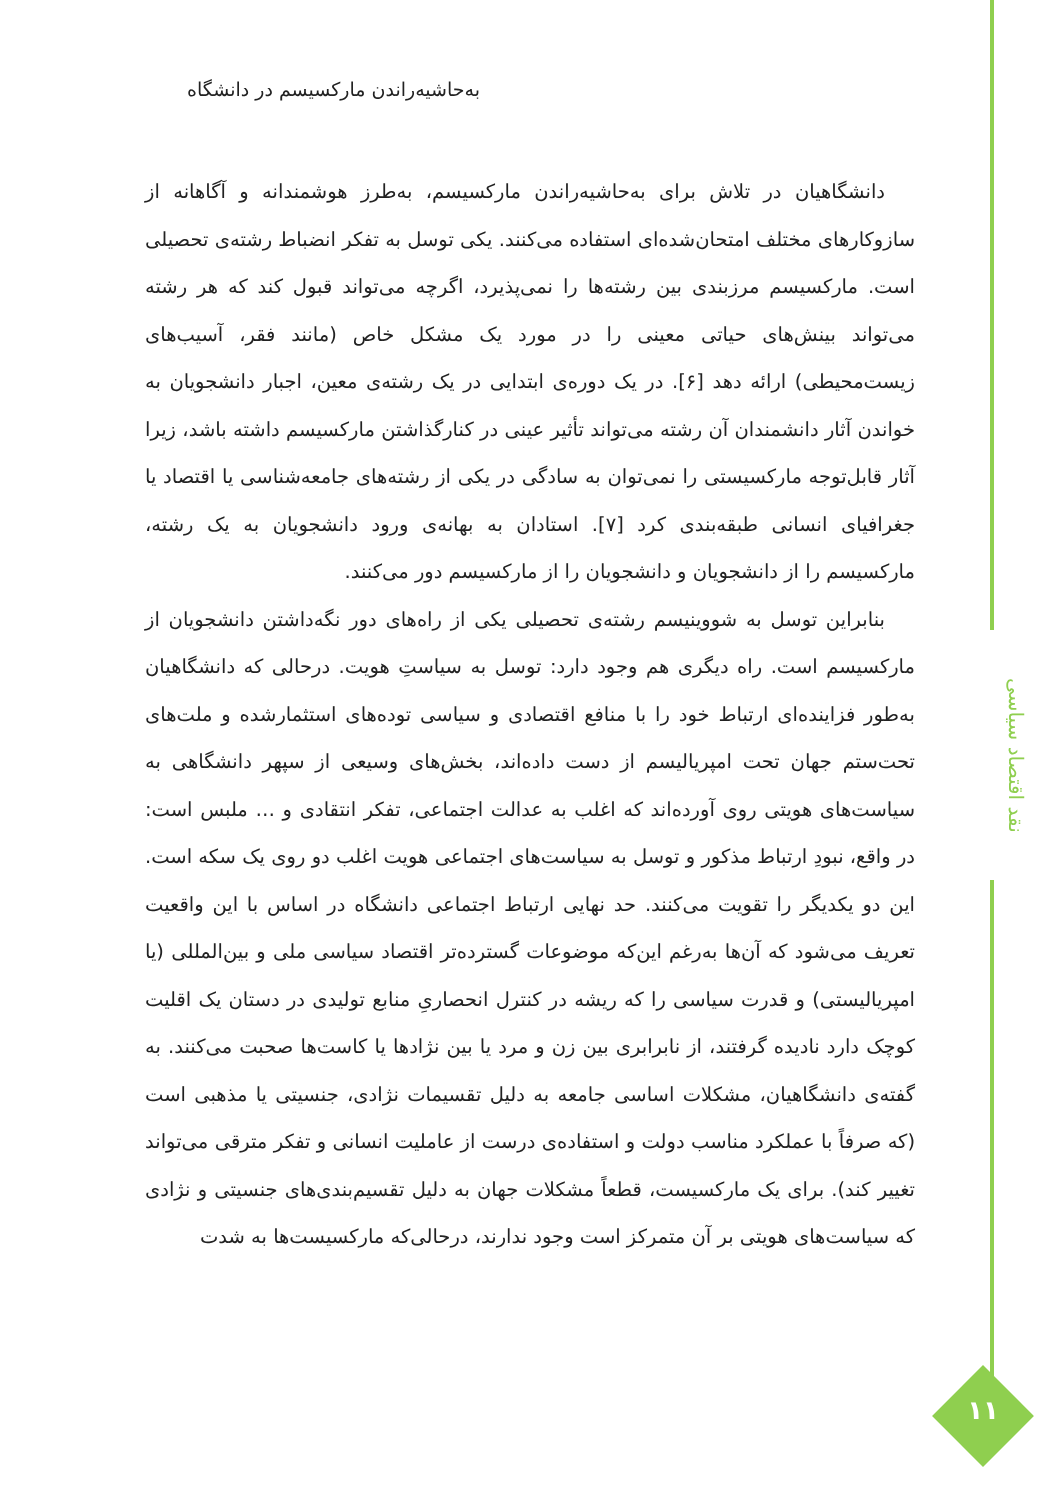نقد اقتصاد سیاسی
۱۱
به‌حاشیه‌راندن مارکسیسم در دانشگاه
دانشگاهیان در تلاش برای به‌حاشیه‌راندن مارکسیسم، به‌طرز هوشمندانه و آگاهانه از سازوکارهای مختلف امتحان‌شده‌ای استفاده می‌کنند. یکی توسل به تفکر انضباط رشته‌ی تحصیلی است. مارکسیسم مرزبندی بین رشته‌ها را نمی‌پذیرد، اگرچه می‌تواند قبول کند که هر رشته می‌تواند بینش‌های حیاتی معینی را در مورد یک مشکل خاص (مانند فقر، آسیب‌های زیست‌محیطی) ارائه دهد [۶]. در یک دوره‌ی ابتدایی در یک رشته‌ی معین، اجبار دانشجویان به خواندن آثار دانشمندان آن رشته می‌تواند تأثیر عینی در کنارگذاشتن مارکسیسم داشته باشد، زیرا آثار قابل‌توجه مارکسیستی را نمی‌توان به سادگی در یکی از رشته‌های جامعه‌شناسی یا اقتصاد یا جغرافیای انسانی طبقه‌بندی کرد [۷]. استادان به بهانه‌ی ورود دانشجویان به یک رشته، مارکسیسم را از دانشجویان و دانشجویان را از مارکسیسم دور می‌کنند.
بنابراین توسل به شووینیسم رشته‌ی تحصیلی یکی از راه‌های دور نگه‌داشتن دانشجویان از مارکسیسم است. راه دیگری هم وجود دارد: توسل به سیاستِ هویت. درحالی که دانشگاهیان به‌طور فزاینده‌ای ارتباط خود را با منافع اقتصادی و سیاسی توده‌های استثمارشده و ملت‌های تحت‌ستم جهان تحت امپریالیسم از دست داده‌اند، بخش‌های وسیعی از سپهر دانشگاهی به سیاست‌های هویتی روی آورده‌اند که اغلب به عدالت اجتماعی، تفکر انتقادی و … ملبس است: در واقع، نبودِ ارتباط مذکور و توسل به سیاست‌های اجتماعی هویت اغلب دو روی یک سکه است. این دو یکدیگر را تقویت می‌کنند. حد نهایی ارتباط اجتماعی دانشگاه در اساس با این واقعیت تعریف می‌شود که آن‌ها به‌رغم این‌که موضوعات گسترده‌تر اقتصاد سیاسی ملی و بین‌المللی (یا امپریالیستی) و قدرت سیاسی را که ریشه در کنترل انحصاریِ منابع تولیدی در دستان یک اقلیت کوچک دارد نادیده گرفتند، از نابرابری بین زن و مرد یا بین نژادها یا کاست‌ها صحبت می‌کنند. به گفته‌ی دانشگاهیان، مشکلات اساسی جامعه به دلیل تقسیمات نژادی، جنسیتی یا مذهبی است (که صرفاً با عملکرد مناسب دولت و استفاده‌ی درست از عاملیت انسانی و تفکر مترقی می‌تواند تغییر کند). برای یک مارکسیست، قطعاً مشکلات جهان به دلیل تقسیم‌بندی‌های جنسیتی و نژادی که سیاست‌های هویتی بر آن متمرکز است وجود ندارند، درحالی‌که مارکسیست‌ها به شدت